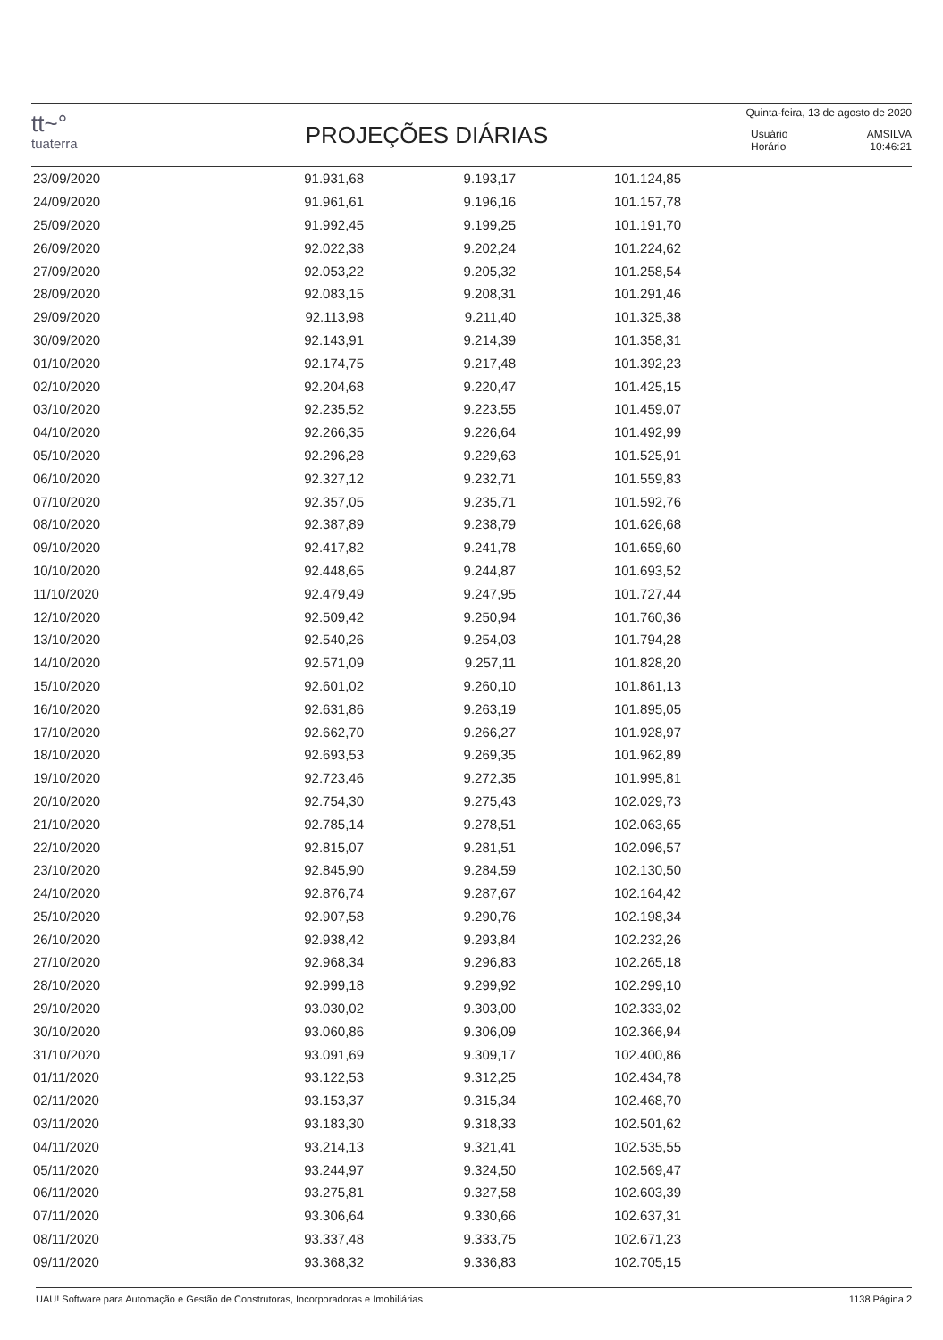tt~°
tuaterra
PROJEÇÕES DIÁRIAS
Quinta-feira, 13 de agosto de 2020
Usuário AMSILVA
Horário 10:46:21
| 23/09/2020 | 91.931,68 | 9.193,17 | 101.124,85 |
| 24/09/2020 | 91.961,61 | 9.196,16 | 101.157,78 |
| 25/09/2020 | 91.992,45 | 9.199,25 | 101.191,70 |
| 26/09/2020 | 92.022,38 | 9.202,24 | 101.224,62 |
| 27/09/2020 | 92.053,22 | 9.205,32 | 101.258,54 |
| 28/09/2020 | 92.083,15 | 9.208,31 | 101.291,46 |
| 29/09/2020 | 92.113,98 | 9.211,40 | 101.325,38 |
| 30/09/2020 | 92.143,91 | 9.214,39 | 101.358,31 |
| 01/10/2020 | 92.174,75 | 9.217,48 | 101.392,23 |
| 02/10/2020 | 92.204,68 | 9.220,47 | 101.425,15 |
| 03/10/2020 | 92.235,52 | 9.223,55 | 101.459,07 |
| 04/10/2020 | 92.266,35 | 9.226,64 | 101.492,99 |
| 05/10/2020 | 92.296,28 | 9.229,63 | 101.525,91 |
| 06/10/2020 | 92.327,12 | 9.232,71 | 101.559,83 |
| 07/10/2020 | 92.357,05 | 9.235,71 | 101.592,76 |
| 08/10/2020 | 92.387,89 | 9.238,79 | 101.626,68 |
| 09/10/2020 | 92.417,82 | 9.241,78 | 101.659,60 |
| 10/10/2020 | 92.448,65 | 9.244,87 | 101.693,52 |
| 11/10/2020 | 92.479,49 | 9.247,95 | 101.727,44 |
| 12/10/2020 | 92.509,42 | 9.250,94 | 101.760,36 |
| 13/10/2020 | 92.540,26 | 9.254,03 | 101.794,28 |
| 14/10/2020 | 92.571,09 | 9.257,11 | 101.828,20 |
| 15/10/2020 | 92.601,02 | 9.260,10 | 101.861,13 |
| 16/10/2020 | 92.631,86 | 9.263,19 | 101.895,05 |
| 17/10/2020 | 92.662,70 | 9.266,27 | 101.928,97 |
| 18/10/2020 | 92.693,53 | 9.269,35 | 101.962,89 |
| 19/10/2020 | 92.723,46 | 9.272,35 | 101.995,81 |
| 20/10/2020 | 92.754,30 | 9.275,43 | 102.029,73 |
| 21/10/2020 | 92.785,14 | 9.278,51 | 102.063,65 |
| 22/10/2020 | 92.815,07 | 9.281,51 | 102.096,57 |
| 23/10/2020 | 92.845,90 | 9.284,59 | 102.130,50 |
| 24/10/2020 | 92.876,74 | 9.287,67 | 102.164,42 |
| 25/10/2020 | 92.907,58 | 9.290,76 | 102.198,34 |
| 26/10/2020 | 92.938,42 | 9.293,84 | 102.232,26 |
| 27/10/2020 | 92.968,34 | 9.296,83 | 102.265,18 |
| 28/10/2020 | 92.999,18 | 9.299,92 | 102.299,10 |
| 29/10/2020 | 93.030,02 | 9.303,00 | 102.333,02 |
| 30/10/2020 | 93.060,86 | 9.306,09 | 102.366,94 |
| 31/10/2020 | 93.091,69 | 9.309,17 | 102.400,86 |
| 01/11/2020 | 93.122,53 | 9.312,25 | 102.434,78 |
| 02/11/2020 | 93.153,37 | 9.315,34 | 102.468,70 |
| 03/11/2020 | 93.183,30 | 9.318,33 | 102.501,62 |
| 04/11/2020 | 93.214,13 | 9.321,41 | 102.535,55 |
| 05/11/2020 | 93.244,97 | 9.324,50 | 102.569,47 |
| 06/11/2020 | 93.275,81 | 9.327,58 | 102.603,39 |
| 07/11/2020 | 93.306,64 | 9.330,66 | 102.637,31 |
| 08/11/2020 | 93.337,48 | 9.333,75 | 102.671,23 |
| 09/11/2020 | 93.368,32 | 9.336,83 | 102.705,15 |
UAU! Software para Automação e Gestão de Construtoras, Incorporadoras e Imobiliárias 1138 Página 2